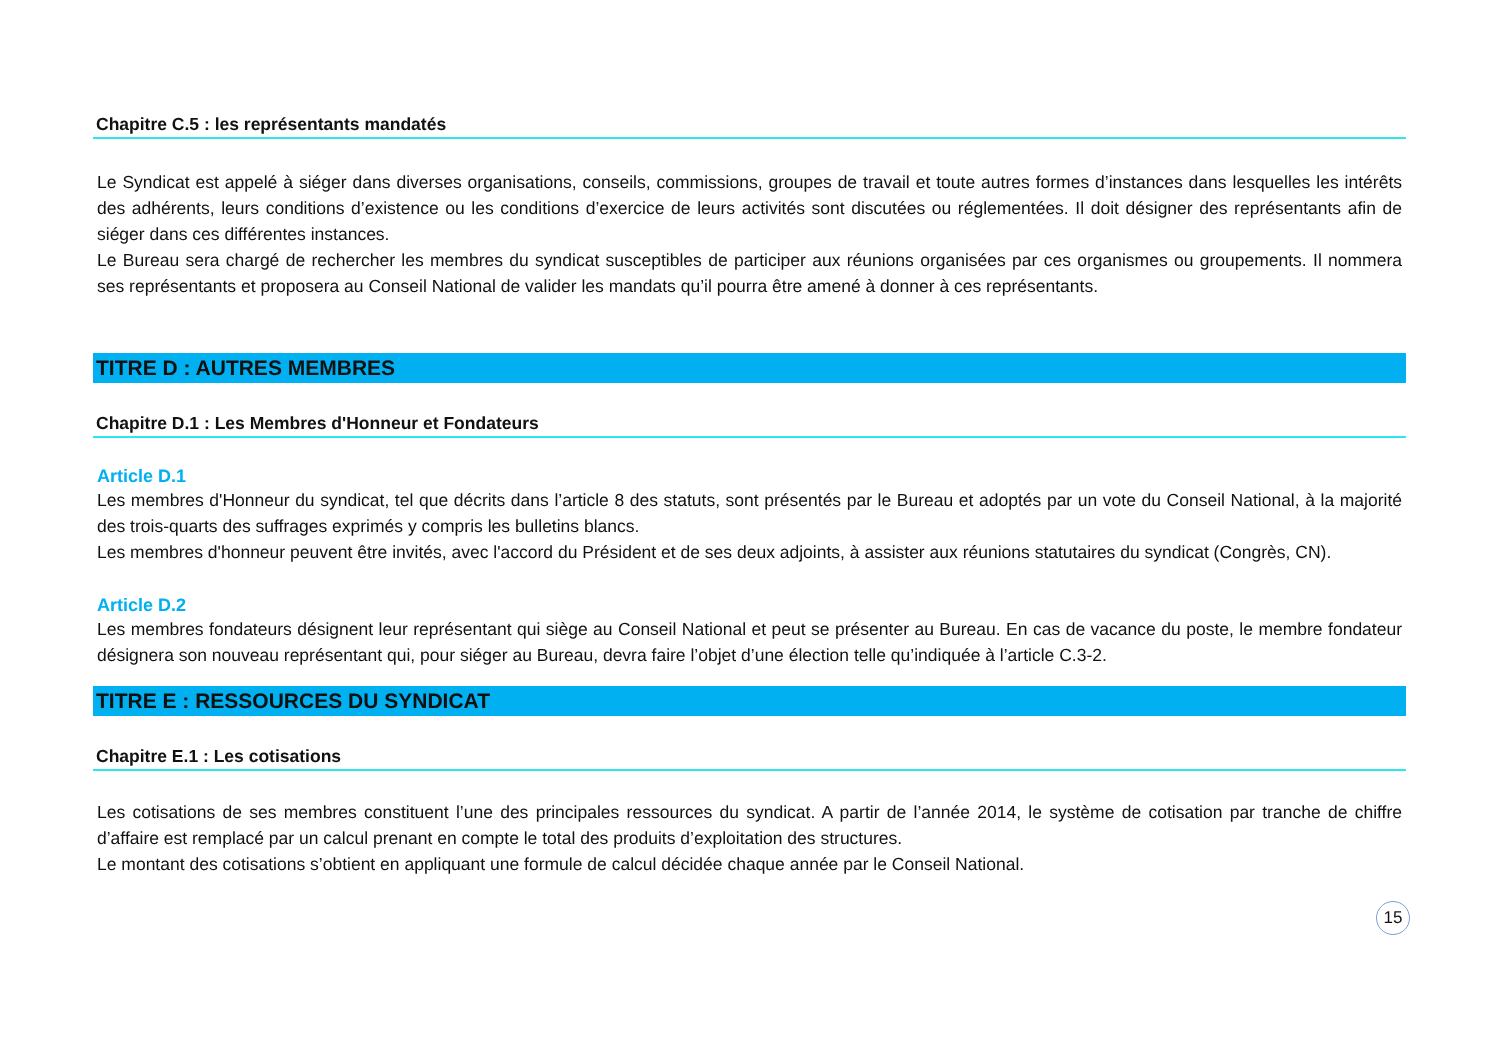Chapitre C.5 : les représentants mandatés
Le Syndicat est appelé à siéger dans diverses organisations, conseils, commissions, groupes de travail et toute autres formes d’instances dans lesquelles les intérêts des adhérents, leurs conditions d’existence ou les conditions d’exercice de leurs activités sont discutées ou réglementées. Il doit désigner des représentants afin de siéger dans ces différentes instances.
Le Bureau sera chargé de rechercher les membres du syndicat susceptibles de participer aux réunions organisées par ces organismes ou groupements. Il nommera ses représentants et proposera au Conseil National de valider les mandats qu’il pourra être amené à donner à ces représentants.
TITRE D : AUTRES MEMBRES
Chapitre D.1 : Les Membres d'Honneur et Fondateurs
Article D.1
Les membres d'Honneur du syndicat, tel que décrits dans l’article 8 des statuts, sont présentés par le Bureau et adoptés par un vote du Conseil National, à la majorité des trois-quarts des suffrages exprimés y compris les bulletins blancs.
Les membres d'honneur peuvent être invités, avec l'accord du Président et de ses deux adjoints, à assister aux réunions statutaires du syndicat (Congrès, CN).
Article D.2
Les membres fondateurs désignent leur représentant qui siège au Conseil National et peut se présenter au Bureau. En cas de vacance du poste, le membre fondateur désignera son nouveau représentant qui, pour siéger au Bureau, devra faire l’objet d’une élection telle qu’indiquée à l’article C.3-2.
TITRE E : RESSOURCES DU SYNDICAT
Chapitre E.1 : Les cotisations
Les cotisations de ses membres constituent l’une des principales ressources du syndicat. A partir de l’année 2014, le système de cotisation par tranche de chiffre d’affaire est remplacé par un calcul prenant en compte le total des produits d’exploitation des structures.
Le montant des cotisations s’obtient en appliquant une formule de calcul décidée chaque année par le Conseil National.
15